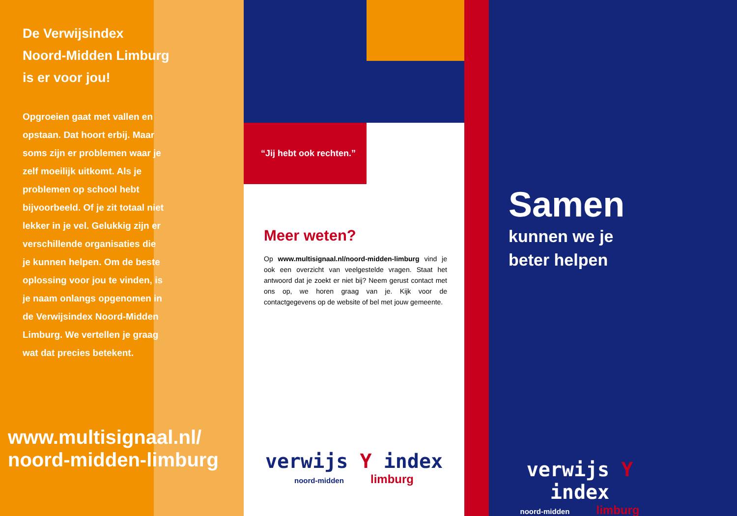De Verwijsindex Noord-Midden Limburg is er voor jou!
Opgroeien gaat met vallen en opstaan. Dat hoort erbij. Maar soms zijn er problemen waar je zelf moeilijk uitkomt. Als je problemen op school hebt bijvoorbeeld. Of je zit totaal niet lekker in je vel. Gelukkig zijn er verschillende organisaties die je kunnen helpen. Om de beste oplossing voor jou te vinden, is je naam onlangs opgenomen in de Verwijsindex Noord-Midden Limburg. We vertellen je graag wat dat precies betekent.
www.multisignaal.nl/
noord-midden-limburg
“Jij hebt ook rechten.”
Meer weten?
Op www.multisignaal.nl/noord-midden-limburg vind je ook een overzicht van veelgestelde vragen. Staat het antwoord dat je zoekt er niet bij? Neem gerust contact met ons op, we horen graag van je. Kijk voor de contactgegevens op de website of bel met jouw gemeente.
verwijs Y index
noord-midden limburg
Samen
kunnen we je
beter helpen
verwijs Y index
noord-midden limburg